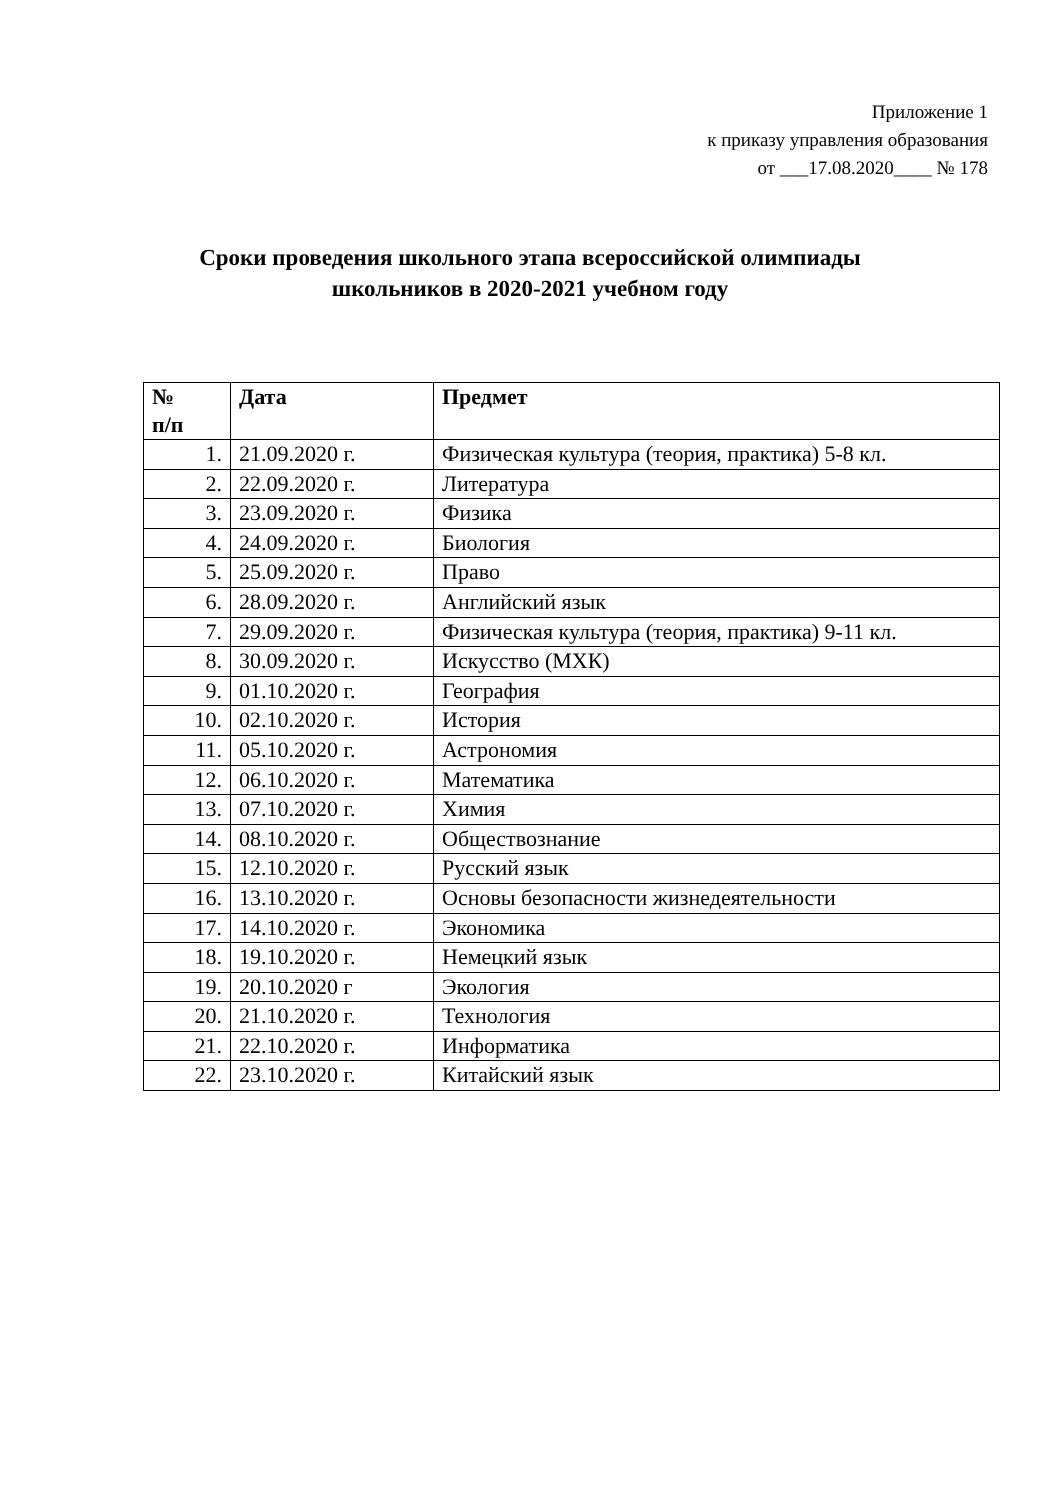Приложение 1
к приказу управления образования
от ___17.08.2020____ № 178
Сроки проведения школьного этапа всероссийской олимпиады
школьников в 2020-2021 учебном году
| № п/п | Дата | Предмет |
| --- | --- | --- |
| 1. | 21.09.2020 г. | Физическая культура (теория, практика) 5-8 кл. |
| 2. | 22.09.2020 г. | Литература |
| 3. | 23.09.2020 г. | Физика |
| 4. | 24.09.2020 г. | Биология |
| 5. | 25.09.2020 г. | Право |
| 6. | 28.09.2020 г. | Английский язык |
| 7. | 29.09.2020 г. | Физическая культура (теория, практика) 9-11 кл. |
| 8. | 30.09.2020 г. | Искусство (МХК) |
| 9. | 01.10.2020 г. | География |
| 10. | 02.10.2020 г. | История |
| 11. | 05.10.2020 г. | Астрономия |
| 12. | 06.10.2020 г. | Математика |
| 13. | 07.10.2020 г. | Химия |
| 14. | 08.10.2020 г. | Обществознание |
| 15. | 12.10.2020 г. | Русский язык |
| 16. | 13.10.2020 г. | Основы безопасности жизнедеятельности |
| 17. | 14.10.2020 г. | Экономика |
| 18. | 19.10.2020 г. | Немецкий язык |
| 19. | 20.10.2020 г | Экология |
| 20. | 21.10.2020 г. | Технология |
| 21. | 22.10.2020 г. | Информатика |
| 22. | 23.10.2020 г. | Китайский язык |